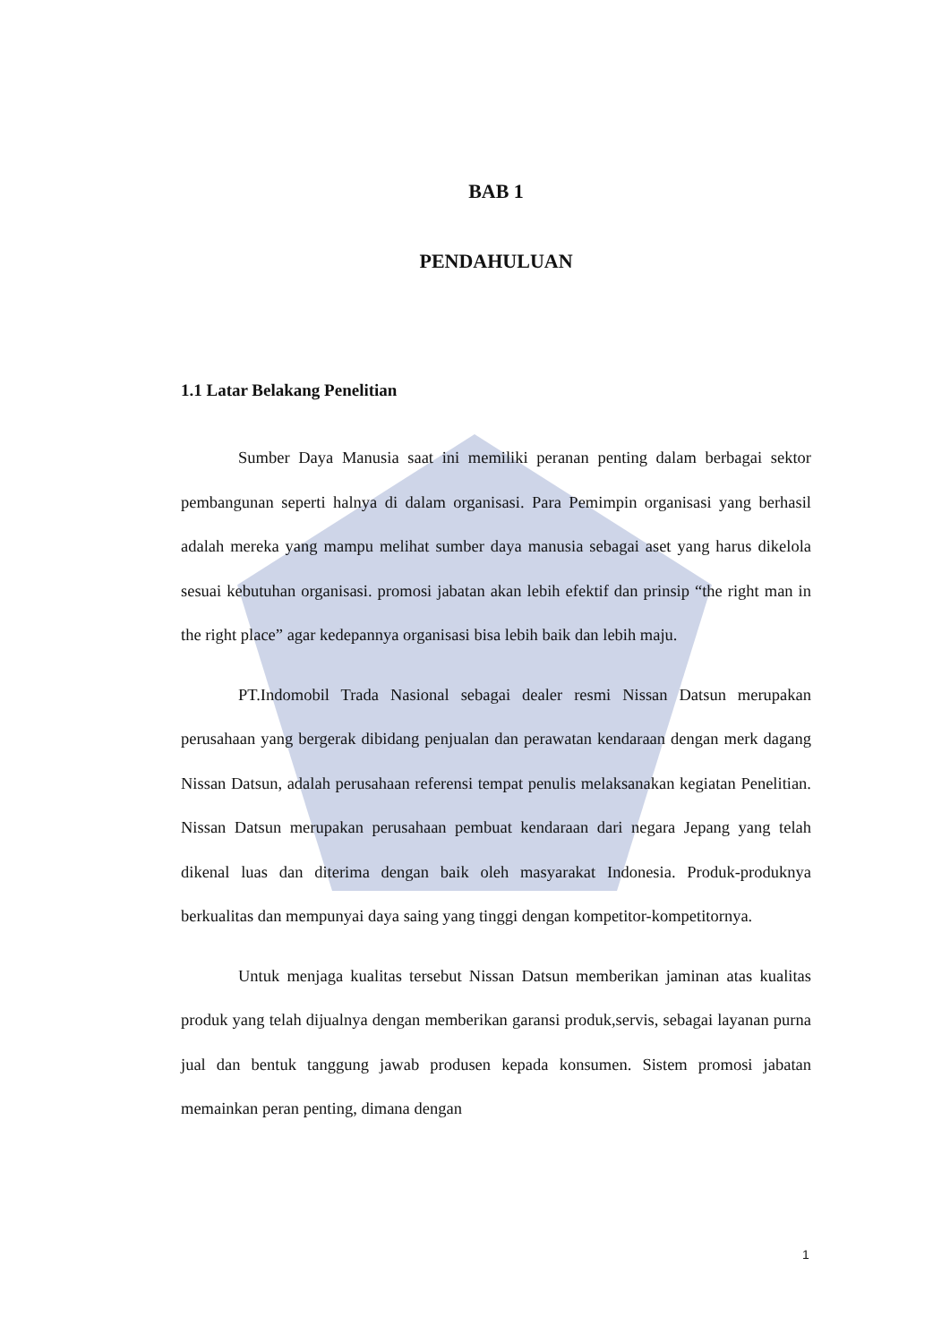BAB 1
PENDAHULUAN
1.1 Latar Belakang Penelitian
Sumber Daya Manusia saat ini memiliki peranan penting dalam berbagai sektor pembangunan seperti halnya di dalam organisasi. Para Pemimpin organisasi yang berhasil adalah mereka yang mampu melihat sumber daya manusia sebagai aset yang harus dikelola sesuai kebutuhan organisasi. promosi jabatan akan lebih efektif dan prinsip “the right man in the right place” agar kedepannya organisasi bisa lebih baik dan lebih maju.
PT.Indomobil Trada Nasional sebagai dealer resmi Nissan Datsun merupakan perusahaan yang bergerak dibidang penjualan dan perawatan kendaraan dengan merk dagang Nissan Datsun, adalah perusahaan referensi tempat penulis melaksanakan kegiatan Penelitian. Nissan Datsun merupakan perusahaan pembuat kendaraan dari negara Jepang yang telah dikenal luas dan diterima dengan baik oleh masyarakat Indonesia. Produk-produknya berkualitas dan mempunyai daya saing yang tinggi dengan kompetitor-kompetitornya.
Untuk menjaga kualitas tersebut Nissan Datsun memberikan jaminan atas kualitas produk yang telah dijualnya dengan memberikan garansi produk,servis, sebagai layanan purna jual dan bentuk tanggung jawab produsen kepada konsumen. Sistem promosi jabatan memainkan peran penting, dimana dengan
1